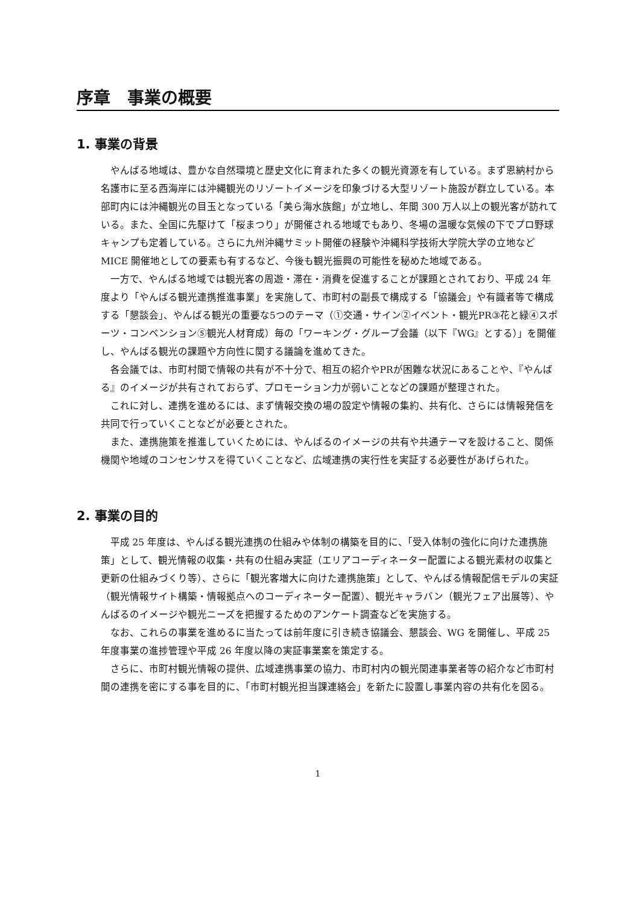序章　事業の概要
1. 事業の背景
やんばる地域は、豊かな自然環境と歴史文化に育まれた多くの観光資源を有している。まず恩納村から名護市に至る西海岸には沖縄観光のリゾートイメージを印象づける大型リゾート施設が群立している。本部町内には沖縄観光の目玉となっている「美ら海水族館」が立地し、年間 300 万人以上の観光客が訪れている。また、全国に先駆けて「桜まつり」が開催される地域でもあり、冬場の温暖な気候の下でプロ野球キャンプも定着している。さらに九州沖縄サミット開催の経験や沖縄科学技術大学院大学の立地など MICE 開催地としての要素も有するなど、今後も観光振興の可能性を秘めた地域である。
一方で、やんばる地域では観光客の周遊・滞在・消費を促進することが課題とされており、平成 24 年度より「やんばる観光連携推進事業」を実施して、市町村の副長で構成する「協議会」や有識者等で構成する「懇談会」、やんばる観光の重要な5つのテーマ（①交通・サイン②イベント・観光PR③花と緑④スポーツ・コンベンション⑤観光人材育成）毎の「ワーキング・グループ会議（以下『WG』とする）」を開催し、やんばる観光の課題や方向性に関する議論を進めてきた。
各会議では、市町村間で情報の共有が不十分で、相互の紹介やPRが困難な状況にあることや、『やんばる』のイメージが共有されておらず、プロモーション力が弱いことなどの課題が整理された。
これに対し、連携を進めるには、まず情報交換の場の設定や情報の集約、共有化、さらには情報発信を共同で行っていくことなどが必要とされた。
また、連携施策を推進していくためには、やんばるのイメージの共有や共通テーマを設けること、関係機関や地域のコンセンサスを得ていくことなど、広域連携の実行性を実証する必要性があげられた。
2. 事業の目的
平成 25 年度は、やんばる観光連携の仕組みや体制の構築を目的に、「受入体制の強化に向けた連携施策」として、観光情報の収集・共有の仕組み実証（エリアコーディネーター配置による観光素材の収集と更新の仕組みづくり等）、さらに「観光客増大に向けた連携施策」として、やんばる情報配信モデルの実証（観光情報サイト構築・情報拠点へのコーディネーター配置）、観光キャラバン（観光フェア出展等）、やんばるのイメージや観光ニーズを把握するためのアンケート調査などを実施する。
なお、これらの事業を進めるに当たっては前年度に引き続き協議会、懇談会、WG を開催し、平成 25 年度事業の進捗管理や平成 26 年度以降の実証事業案を策定する。
さらに、市町村観光情報の提供、広域連携事業の協力、市町村内の観光関連事業者等の紹介など市町村間の連携を密にする事を目的に、「市町村観光担当課連絡会」を新たに設置し事業内容の共有化を図る。
1